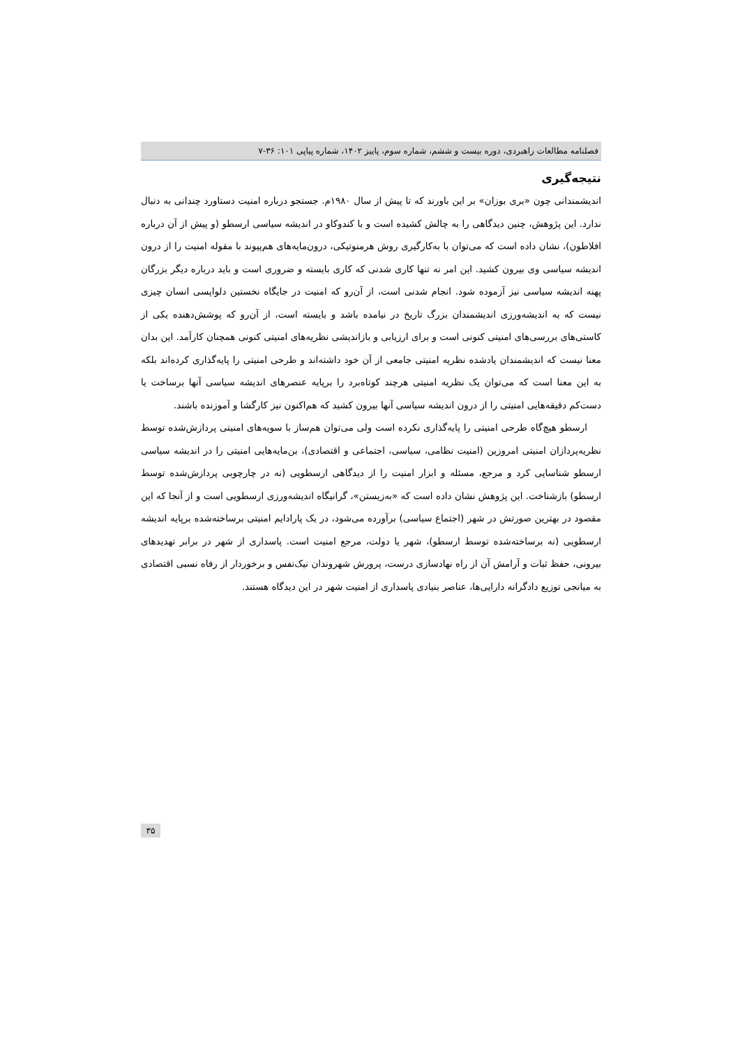فصلنامه مطالعات راهبردی، دوره بیست و ششم، شماره سوم، پاییز ۱۴۰۲، شماره پیاپی ۱۰۱: ۳۶-۷
نتیجه‌گیری
اندیشمندانی چون «بری بوزان» بر این باورند که تا پیش از سال ۱۹۸۰م. جستجو درباره امنیت دستاورد چندانی به دنبال ندارد. این پژوهش، چنین دیدگاهی را به چالش کشیده است و با کندوکاو در اندیشه سیاسی ارسطو (و پیش از آن درباره افلاطون)، نشان داده است که می‌توان با به‌کارگیری روش هرمنوتیکی، درون‌مایه‌های هم‌پیوند با مقوله امنیت را از درون اندیشه سیاسی وی بیرون کشید. این امر نه تنها کاری شدنی که کاری بایسته و ضروری است و باید درباره دیگر بزرگان پهنه اندیشه سیاسی نیز آزموده شود. انجام شدنی است، از آن‌رو که امنیت در جایگاه نخستین دلواپسی انسان چیزی نیست که به اندیشه‌ورزی اندیشمندان بزرگ تاریخ در نیامده باشد و بایسته است، از آن‌رو که پوشش‌دهنده یکی از کاستی‌های بررسی‌های امنیتی کنونی است و برای ارزیابی و بازاندیشی نظریه‌های امنیتی کنونی همچنان کارآمد. این بدان معنا نیست که اندیشمندان یادشده نظریه امنیتی جامعی از آن خود داشته‌اند و طرحی امنیتی را پایه‌گذاری کرده‌اند بلکه به این معنا است که می‌توان یک نظریه امنیتی هرچند کوتاه‌برد را برپایه عنصرهای اندیشه سیاسی آنها برساخت یا دست‌کم دقیقه‌هایی امنیتی را از درون اندیشه سیاسی آنها بیرون کشید که هم‌اکنون نیز کارگشا و آموزنده باشند.
ارسطو هیچ‌گاه طرحی امنیتی را پایه‌گذاری نکرده است ولی می‌توان هم‌ساز با سویه‌های امنیتی پردازش‌شده توسط نظریه‌پردازان امنیتی امروزین (امنیت نظامی، سیاسی، اجتماعی و اقتصادی)، بن‌مایه‌هایی امنیتی را در اندیشه سیاسی ارسطو شناسایی کرد و مرجع، مسئله و ابزار امنیت را از دیدگاهی ارسطویی (نه در چارچوبی پردازش‌شده توسط ارسطو) بازشناخت. این پژوهش نشان داده است که «به‌زیستن»، گرانیگاه اندیشه‌ورزی ارسطویی است و از آنجا که این مقصود در بهترین صورتش در شهر (اجتماع سیاسی) برآورده می‌شود، در یک پارادایم امنیتی برساخته‌شده برپایه اندیشه ارسطویی (نه برساخته‌شده توسط ارسطو)، شهر یا دولت، مرجع امنیت است. پاسداری از شهر در برابر تهدیدهای بیرونی، حفظ ثبات و آرامش آن از راه نهادسازی درست، پرورش شهروندان نیک‌نفس و برخوردار از رفاه نسبی اقتصادی به میانجی توزیع دادگرانه دارایی‌ها، عناصر بنیادی پاسداری از امنیت شهر در این دیدگاه هستند.
۳۵